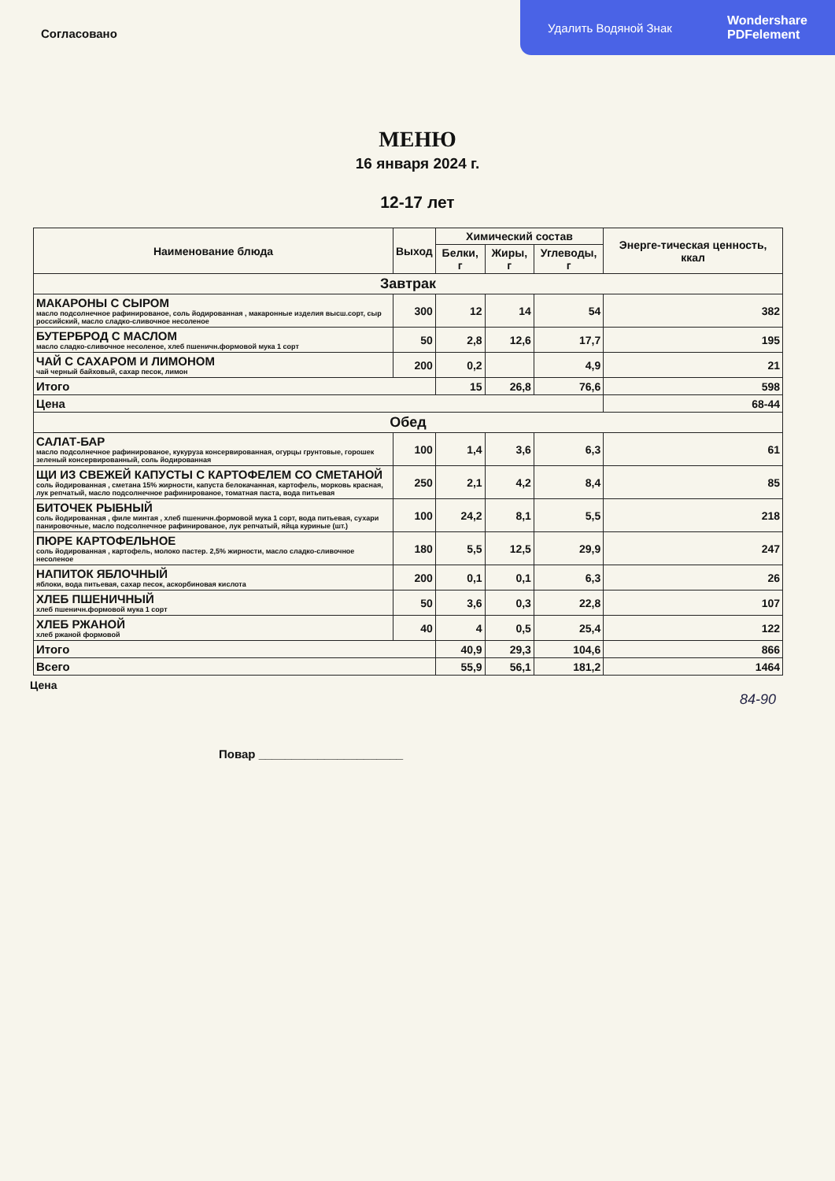Удалить Водяной Знак Wondershare
PDFelement
Согласовано
МЕНЮ
16 января 2024 г.
12-17 лет
| Наименование блюда | Выход | Химический состав | | | Энерге-тическая ценность, ккал |
| --- | --- | --- | --- | --- | --- |
| | | Белки, г | Жиры, г | Углеводы, г | |
| Завтрак | | | | | |
| МАКАРОНЫ С СЫРОМ масло подсолнечное рафинированое, соль йодированная , макаронные изделия высш.сорт, сыр российский, масло сладко-сливочное несоленое | 300 | 12 | 14 | 54 | 382 |
| БУТЕРБРОД С МАСЛОМ масло сладко-сливочное несоленое, хлеб пшеничн.формовой мука 1 сорт | 50 | 2,8 | 12,6 | 17,7 | 195 |
| ЧАЙ С САХАРОМ И ЛИМОНОМ чай черный байховый, сахар песок, лимон | 200 | 0,2 | | 4,9 | 21 |
| Итого | | 15 | 26,8 | 76,6 | 598 |
| Цена | | | | | 68-44 |
| Обед | | | | | |
| САЛАТ-БАР масло подсолнечное рафинированое, кукуруза консервированная, огурцы грунтовые, горошек зеленый консервированный, соль йодированная | 100 | 1,4 | 3,6 | 6,3 | 61 |
| ЩИ ИЗ СВЕЖЕЙ КАПУСТЫ С КАРТОФЕЛЕМ СО СМЕТАНОЙ соль йодированная , сметана 15% жирности, капуста белокачанная, картофель, морковь красная, лук репчатый, масло подсолнечное рафинированое, томатная паста, вода питьевая | 250 | 2,1 | 4,2 | 8,4 | 85 |
| БИТОЧЕК РЫБНЫЙ соль йодированная , филе минтая , хлеб пшеничн.формовой мука 1 сорт, вода питьевая, сухари панировочные, масло подсолнечное рафинированое, лук репчатый, яйца куриные (шт.) | 100 | 24,2 | 8,1 | 5,5 | 218 |
| ПЮРЕ КАРТОФЕЛЬНОЕ соль йодированная , картофель, молоко пастер. 2,5% жирности, масло сладко-сливочное несоленое | 180 | 5,5 | 12,5 | 29,9 | 247 |
| НАПИТОК ЯБЛОЧНЫЙ яблоки, вода питьевая, сахар песок, аскорбиновая кислота | 200 | 0,1 | 0,1 | 6,3 | 26 |
| ХЛЕБ ПШЕНИЧНЫЙ хлеб пшеничн.формовой мука 1 сорт | 50 | 3,6 | 0,3 | 22,8 | 107 |
| ХЛЕБ РЖАНОЙ хлеб ржаной формовой | 40 | 4 | 0,5 | 25,4 | 122 |
| Итого | | 40,9 | 29,3 | 104,6 | 866 |
| Всего | | 55,9 | 56,1 | 181,2 | 1464 |
Цена
84-90
Повар ______________________